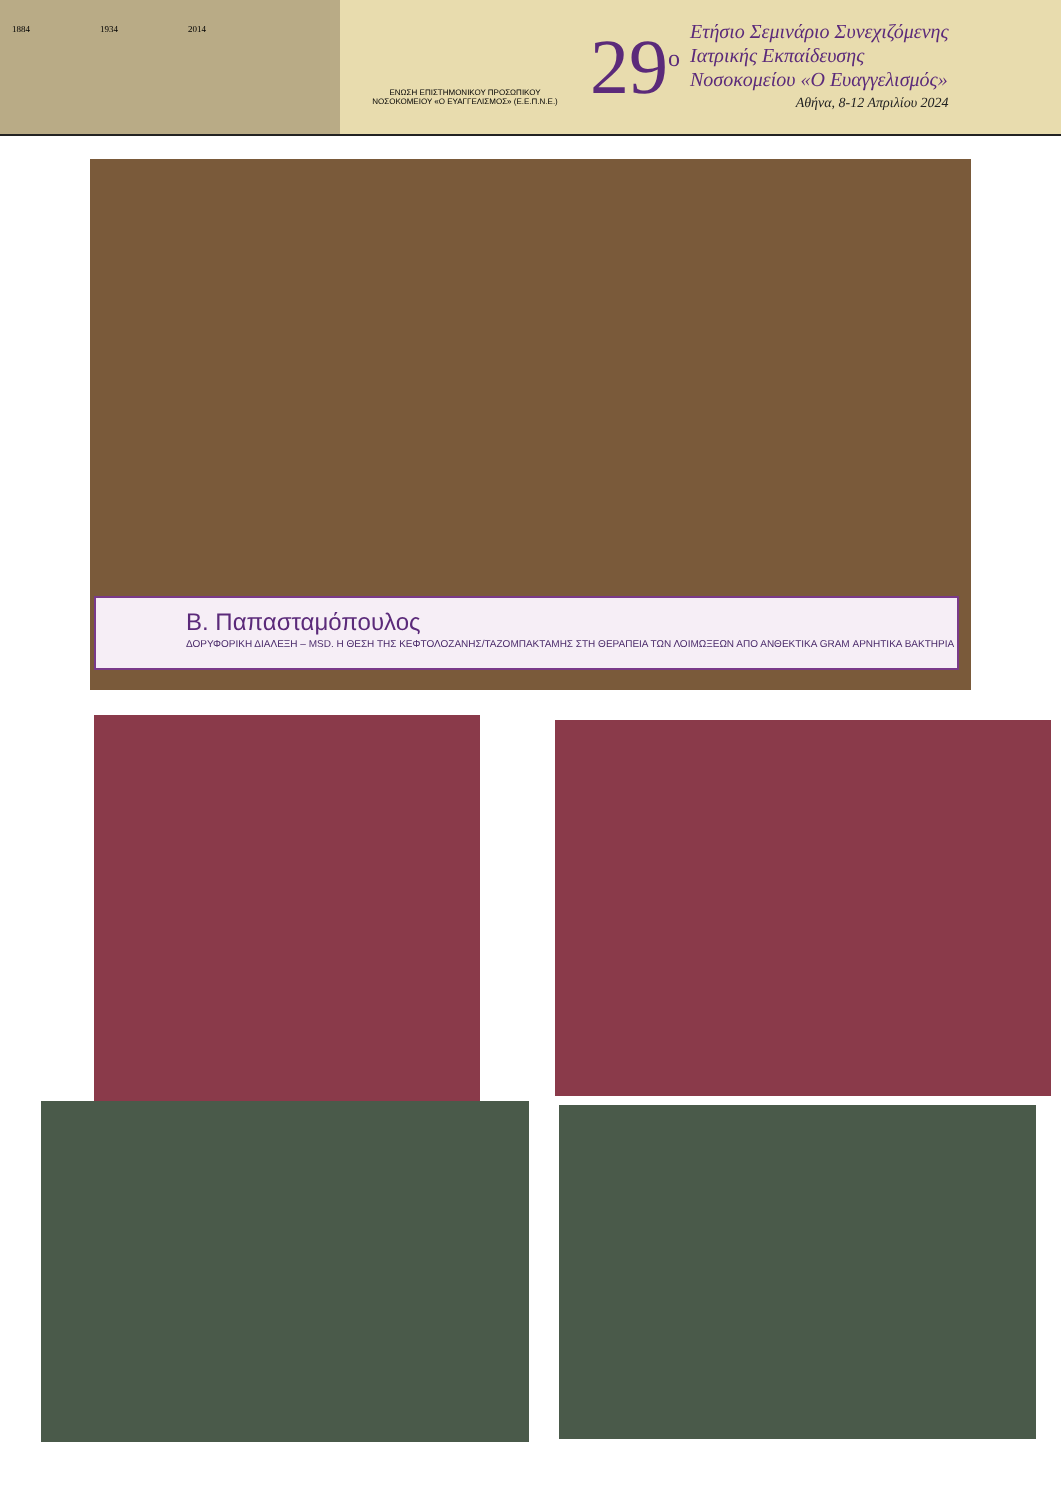1884 1934 2014
ΕΝΩΣΗ ΕΠΙΣΤΗΜΟΝΙΚΟΥ ΠΡΟΣΩΠΙΚΟΥ
ΝΟΣΟΚΟΜΕΙΟΥ «Ο ΕΥΑΓΓΕΛΙΣΜΟΣ» (Ε.Ε.Π.Ν.Ε.)
29<sup>ο</sup>
Ετήσιο Σεμινάριο Συνεχιζόμενης
Ιατρικής Εκπαίδευσης
Νοσοκομείου «Ο Ευαγγελισμός»
Αθήνα, 8-12 Απριλίου 2024
Β. Παπασταμόπουλος
ΔΟΡΥΦΟΡΙΚΗ ΔΙΑΛΕΞΗ – MSD. Η ΘΕΣΗ ΤΗΣ ΚΕΦΤΟΛΟΖΑΝΗΣ/ΤΑΖΟΜΠΑΚΤΑΜΗΣ ΣΤΗ ΘΕΡΑΠΕΙΑ ΤΩΝ ΛΟΙΜΩΞΕΩΝ ΑΠΟ ΑΝΘΕΚΤΙΚΑ GRAM ΑΡΝΗΤΙΚΑ ΒΑΚΤΗΡΙΑ